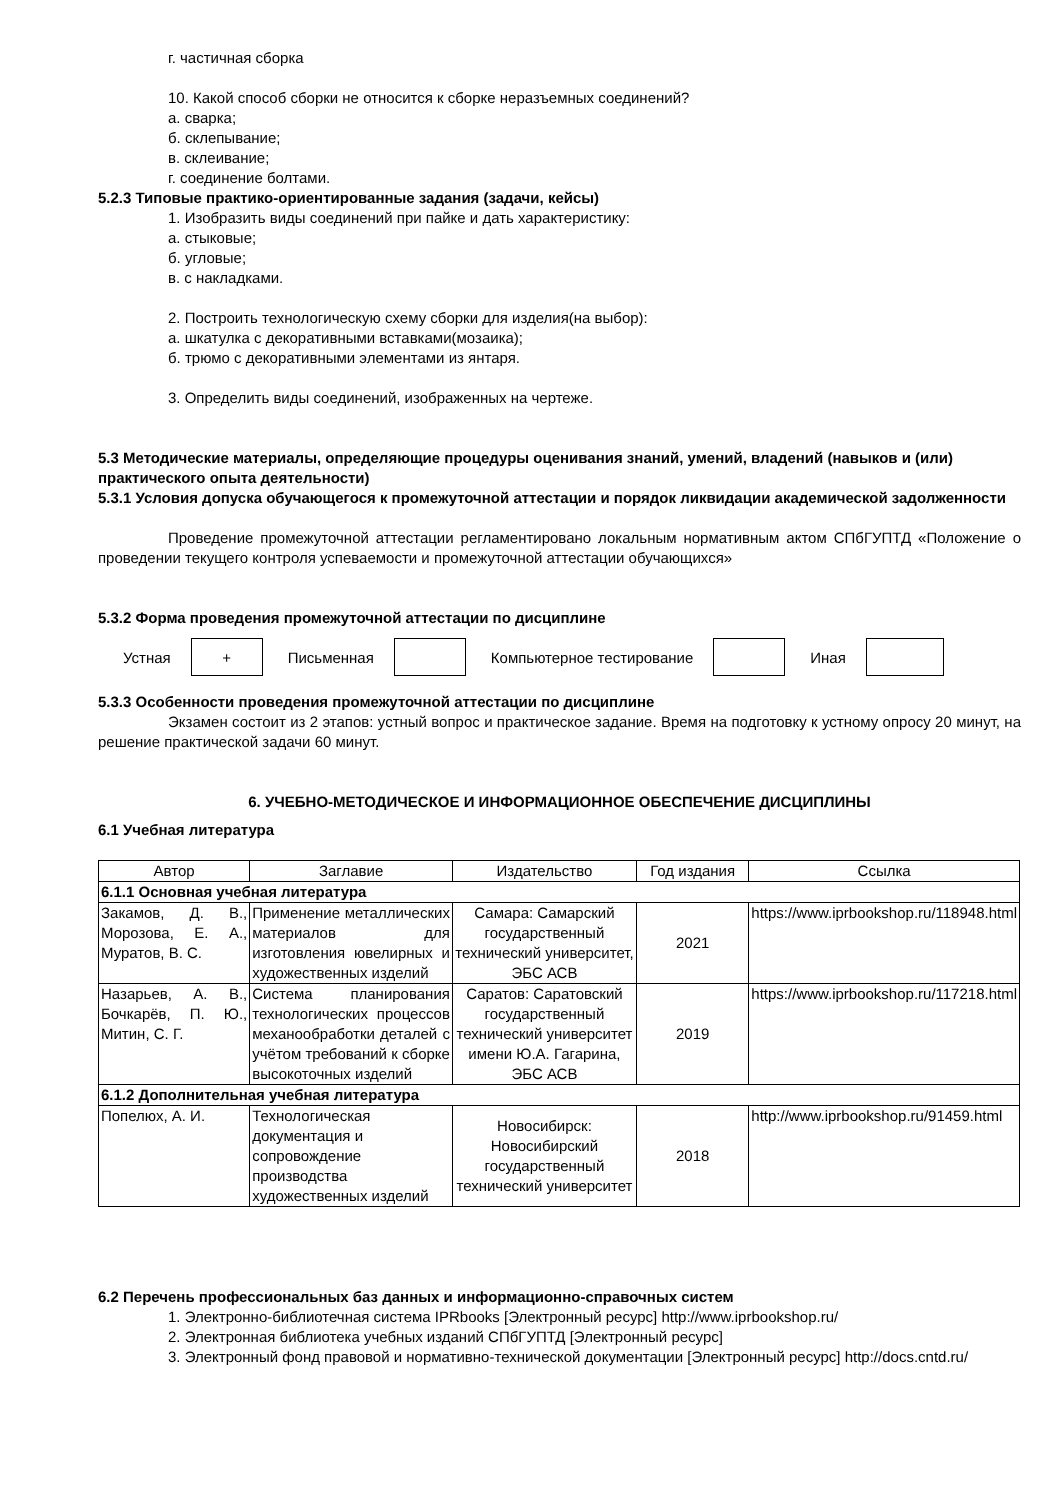г. частичная сборка
10. Какой способ сборки не относится к сборке неразъемных соединений?
а. сварка;
б. склепывание;
в. склеивание;
г. соединение болтами.
5.2.3 Типовые практико-ориентированные задания (задачи, кейсы)
1. Изобразить виды соединений при пайке и дать характеристику:
а. стыковые;
б. угловые;
в. с накладками.
2. Построить технологическую схему сборки для изделия(на выбор):
а. шкатулка с декоративными вставками(мозаика);
б. трюмо с декоративными элементами из янтаря.
3. Определить виды соединений, изображенных на чертеже.
5.3 Методические материалы, определяющие процедуры оценивания знаний, умений, владений (навыков и (или) практического опыта деятельности)
5.3.1 Условия допуска обучающегося к промежуточной аттестации и порядок ликвидации академической задолженности
Проведение промежуточной аттестации регламентировано локальным нормативным актом СПбГУПТД «Положение о проведении текущего контроля успеваемости и промежуточной аттестации обучающихся»
5.3.2 Форма проведения промежуточной аттестации по дисциплине
Устная
+
Письменная Компьютерное тестирование Иная
5.3.3 Особенности проведения промежуточной аттестации по дисциплине
Экзамен состоит из 2 этапов: устный вопрос и практическое задание. Время на подготовку к устному опросу 20 минут, на решение практической задачи 60 минут.
6. УЧЕБНО-МЕТОДИЧЕСКОЕ И ИНФОРМАЦИОННОЕ ОБЕСПЕЧЕНИЕ ДИСЦИПЛИНЫ
6.1 Учебная литература
| Автор | Заглавие | Издательство | Год издания | Ссылка |
| --- | --- | --- | --- | --- |
| 6.1.1 Основная учебная литература | | | | |
| Закамов, Д. В., Морозова, Е. А., Муратов, В. С. | Применение металлических материалов для изготовления ювелирных и художественных изделий | Самара: Самарский государственный технический университет, ЭБС АСВ | 2021 | https://www.iprbookshop.ru/118948.html |
| Назарьев, А. В., Бочкарёв, П. Ю., Митин, С. Г. | Система планирования технологических процессов механообработки деталей с учётом требований к сборке высокоточных изделий | Саратов: Саратовский государственный технический университет имени Ю.А. Гагарина, ЭБС АСВ | 2019 | https://www.iprbookshop.ru/117218.html |
| 6.1.2 Дополнительная учебная литература | | | | |
| Попелюх, А. И. | Технологическая документация и сопровождение производства художественных изделий | Новосибирск: Новосибирский государственный технический университет | 2018 | http://www.iprbookshop.ru/91459.html |
6.2 Перечень профессиональных баз данных и информационно-справочных систем
1. Электронно-библиотечная система IPRbooks [Электронный ресурс] http://www.iprbookshop.ru/
2. Электронная библиотека учебных изданий СПбГУПТД [Электронный ресурс]
3. Электронный фонд правовой и нормативно-технической документации [Электронный ресурс] http://docs.cntd.ru/